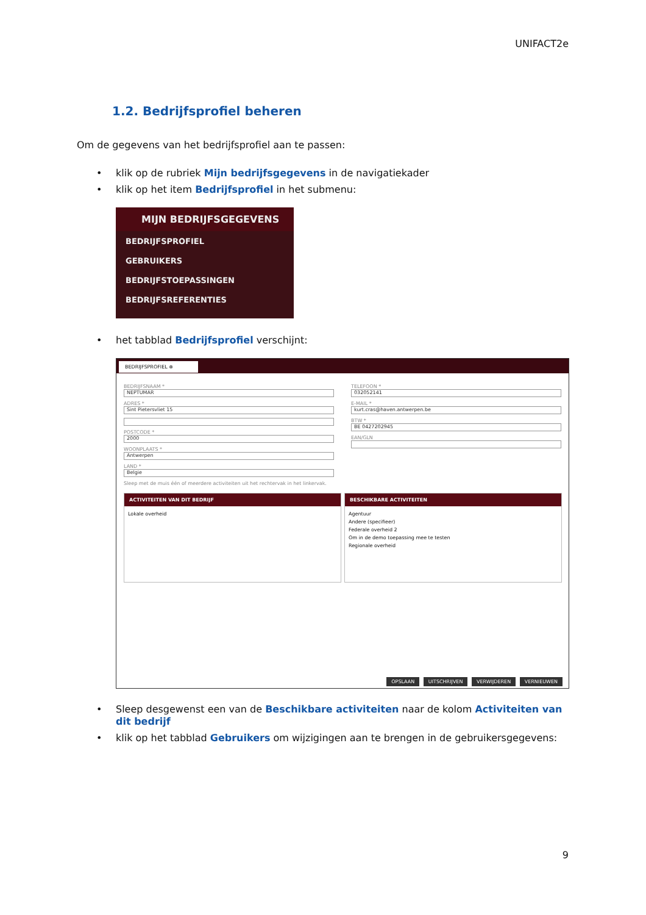UNIFACT2e
1.2. Bedrijfsprofiel beheren
Om de gegevens van het bedrijfsprofiel aan te passen:
• klik op de rubriek Mijn bedrijfsgegevens in de navigatiekader
• klik op het item Bedrijfsprofiel in het submenu:
MIJN BEDRIJFSGEGEVENS
BEDRIJFSPROFIEL
GEBRUIKERS
BEDRIJFSTOEPASSINGEN
BEDRIJFSREFERENTIES
• het tabblad Bedrijfsprofiel verschijnt:
BEDRIJFSPROFIEL ⊗
BEDRIJFSNAAM *
NEPTUMAR
ADRES *
Sint Pietersvliet 15
POSTCODE *
2000
WOONPLAATS *
Antwerpen
LAND *
Belgie
Sleep met de muis één of meerdere activiteiten uit het rechtervak in het linkervak.
TELEFOON *
032052141
E-MAIL *
kurt.cras@haven.antwerpen.be
BTW *
BE 0427202945
EAN/GLN
ACTIVITEITEN VAN DIT BEDRIJF
Lokale overheid
BESCHIKBARE ACTIVITEITEN
Agentuur
Andere (specifieer)
Federale overheid 2
Om in de demo toepassing mee te testen
Regionale overheid
OPSLAAN UITSCHRIJVEN VERWIJDEREN VERNIEUWEN
• Sleep desgewenst een van de Beschikbare activiteiten naar de kolom Activiteiten van dit bedrijf
• klik op het tabblad Gebruikers om wijzigingen aan te brengen in de gebruikersgegevens:
9